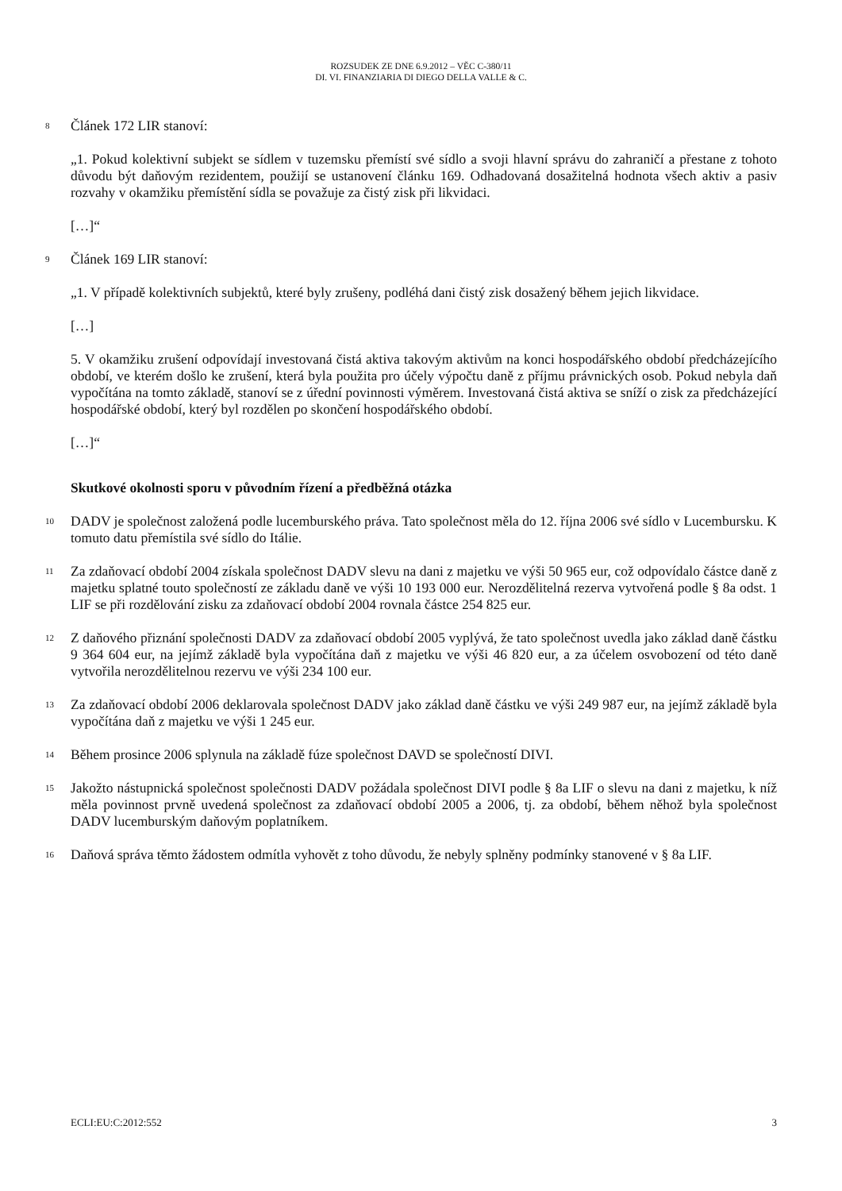ROZSUDEK ZE DNE 6.9.2012 – VĚC C-380/11
DI. VI. FINANZIARIA DI DIEGO DELLA VALLE & C.
8 Článek 172 LIR stanoví:
„1. Pokud kolektivní subjekt se sídlem v tuzemsku přemístí své sídlo a svoji hlavní správu do zahraničí a přestane z tohoto důvodu být daňovým rezidentem, použijí se ustanovení článku 169. Odhadovaná dosažitelná hodnota všech aktiv a pasiv rozvahy v okamžiku přemístění sídla se považuje za čistý zisk při likvidaci.
[…]“
9 Článek 169 LIR stanoví:
„1. V případě kolektivních subjektů, které byly zrušeny, podléhá dani čistý zisk dosažený během jejich likvidace.
[…]
5. V okamžiku zrušení odpovídají investovaná čistá aktiva takovým aktivům na konci hospodářského období předcházejícího období, ve kterém došlo ke zrušení, která byla použita pro účely výpočtu daně z příjmu právnických osob. Pokud nebyla daň vypočítána na tomto základě, stanoví se z úřední povinnosti výměrem. Investovaná čistá aktiva se sníží o zisk za předcházející hospodářské období, který byl rozdělen po skončení hospodářského období.
[…]“
Skutkové okolnosti sporu v původním řízení a předběžná otázka
10 DADV je společnost založená podle lucemburského práva. Tato společnost měla do 12. října 2006 své sídlo v Lucembursku. K tomuto datu přemístila své sídlo do Itálie.
11 Za zdaňovací období 2004 získala společnost DADV slevu na dani z majetku ve výši 50 965 eur, což odpovídalo částce daně z majetku splatné touto společností ze základu daně ve výši 10 193 000 eur. Nerozdělitelná rezerva vytvořená podle § 8a odst. 1 LIF se při rozdělování zisku za zdaňovací období 2004 rovnala částce 254 825 eur.
12 Z daňového přiznání společnosti DADV za zdaňovací období 2005 vyplývá, že tato společnost uvedla jako základ daně částku 9 364 604 eur, na jejímž základě byla vypočítána daň z majetku ve výši 46 820 eur, a za účelem osvobození od této daně vytvořila nerozdělitelnou rezervu ve výši 234 100 eur.
13 Za zdaňovací období 2006 deklarovala společnost DADV jako základ daně částku ve výši 249 987 eur, na jejímž základě byla vypočítána daň z majetku ve výši 1 245 eur.
14 Během prosince 2006 splynula na základě fúze společnost DAVD se společností DIVI.
15 Jakožto nástupnická společnost společnosti DADV požádala společnost DIVI podle § 8a LIF o slevu na dani z majetku, k níž měla povinnost prvně uvedená společnost za zdaňovací období 2005 a 2006, tj. za období, během něhož byla společnost DADV lucemburským daňovým poplatníkem.
16 Daňová správa těmto žádostem odmítla vyhovět z toho důvodu, že nebyly splněny podmínky stanovené v § 8a LIF.
ECLI:EU:C:2012:552 3